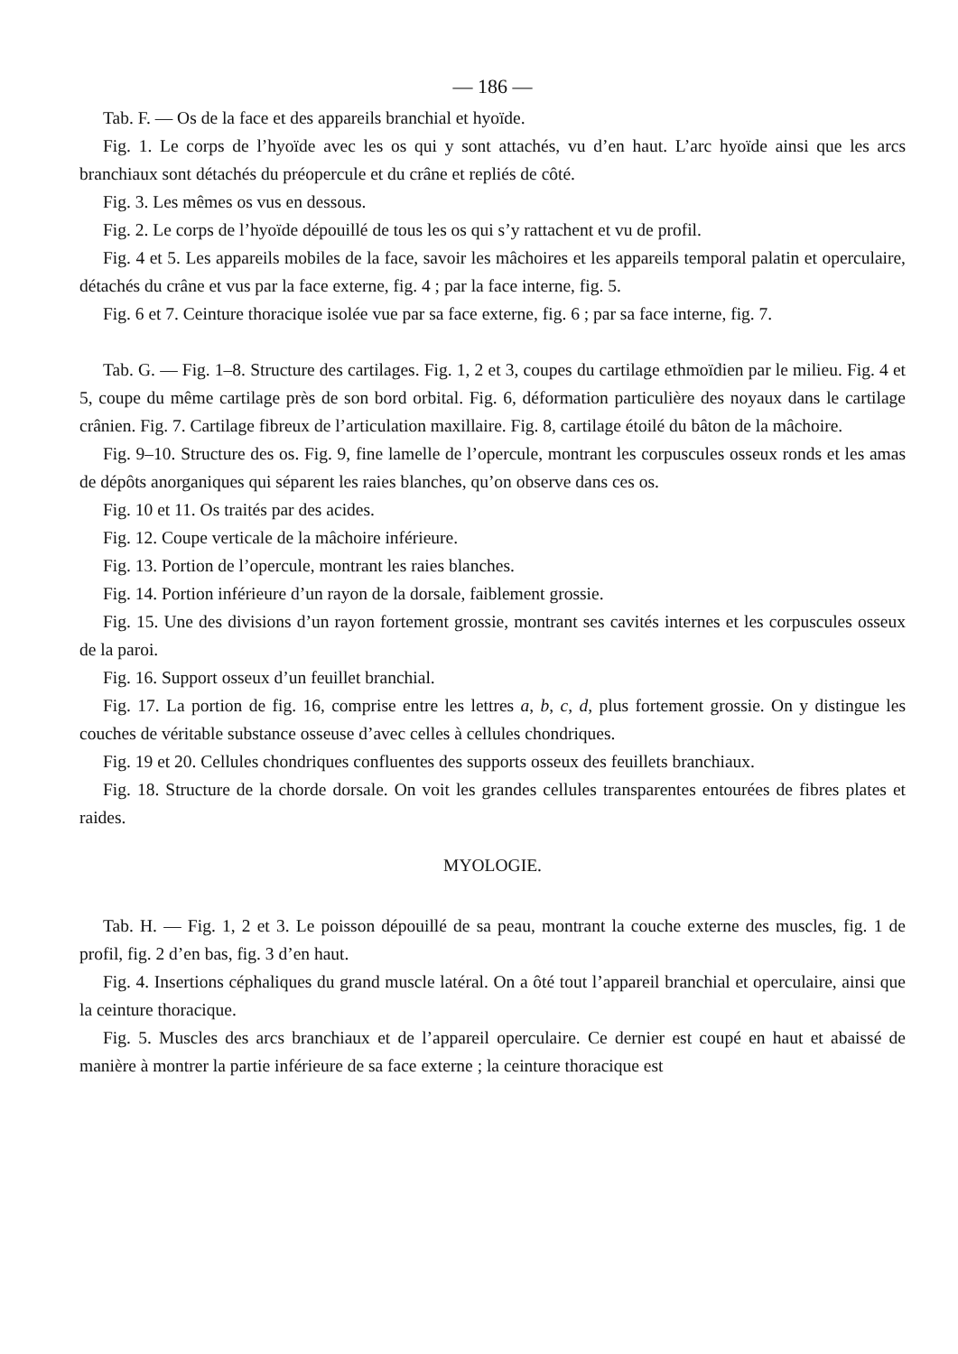— 186 —
Tab. F. — Os de la face et des appareils branchial et hyoïde.
Fig. 1. Le corps de l’hyoïde avec les os qui y sont attachés, vu d’en haut. L’arc hyoïde ainsi que les arcs branchiaux sont détachés du préopercule et du crâne et repliés de côté.
Fig. 3. Les mêmes os vus en dessous.
Fig. 2. Le corps de l’hyoïde dépouillé de tous les os qui s’y rattachent et vu de profil.
Fig. 4 et 5. Les appareils mobiles de la face, savoir les mâchoires et les appareils temporal palatin et operculaire, détachés du crâne et vus par la face externe, fig. 4 ; par la face interne, fig. 5.
Fig. 6 et 7. Ceinture thoracique isolée vue par sa face externe, fig. 6 ; par sa face interne, fig. 7.
Tab. G. — Fig. 1–8. Structure des cartilages. Fig. 1, 2 et 3, coupes du cartilage ethmoïdien par le milieu. Fig. 4 et 5, coupe du même cartilage près de son bord orbital. Fig. 6, déformation particulière des noyaux dans le cartilage crânien. Fig. 7. Cartilage fibreux de l’articulation maxillaire. Fig. 8, cartilage étoilé du bâton de la mâchoire.
Fig. 9–10. Structure des os. Fig. 9, fine lamelle de l’opercule, montrant les corpuscules osseux ronds et les amas de dépôts anorganiques qui séparent les raies blanches, qu’on observe dans ces os.
Fig. 10 et 11. Os traités par des acides.
Fig. 12. Coupe verticale de la mâchoire inférieure.
Fig. 13. Portion de l’opercule, montrant les raies blanches.
Fig. 14. Portion inférieure d’un rayon de la dorsale, faiblement grossie.
Fig. 15. Une des divisions d’un rayon fortement grossie, montrant ses cavités internes et les corpuscules osseux de la paroi.
Fig. 16. Support osseux d’un feuillet branchial.
Fig. 17. La portion de fig. 16, comprise entre les lettres a, b, c, d, plus fortement grossie. On y distingue les couches de véritable substance osseuse d’avec celles à cellules chondriques.
Fig. 19 et 20. Cellules chondriques confluentes des supports osseux des feuillets branchiaux.
Fig. 18. Structure de la chorde dorsale. On voit les grandes cellules transparentes entourées de fibres plates et raides.
MYOLOGIE.
Tab. H. — Fig. 1, 2 et 3. Le poisson dépouillé de sa peau, montrant la couche externe des muscles, fig. 1 de profil, fig. 2 d’en bas, fig. 3 d’en haut.
Fig. 4. Insertions céphaliques du grand muscle latéral. On a ôté tout l’appareil branchial et operculaire, ainsi que la ceinture thoracique.
Fig. 5. Muscles des arcs branchiaux et de l’appareil operculaire. Ce dernier est coupé en haut et abaissé de manière à montrer la partie inférieure de sa face externe ; la ceinture thoracique est